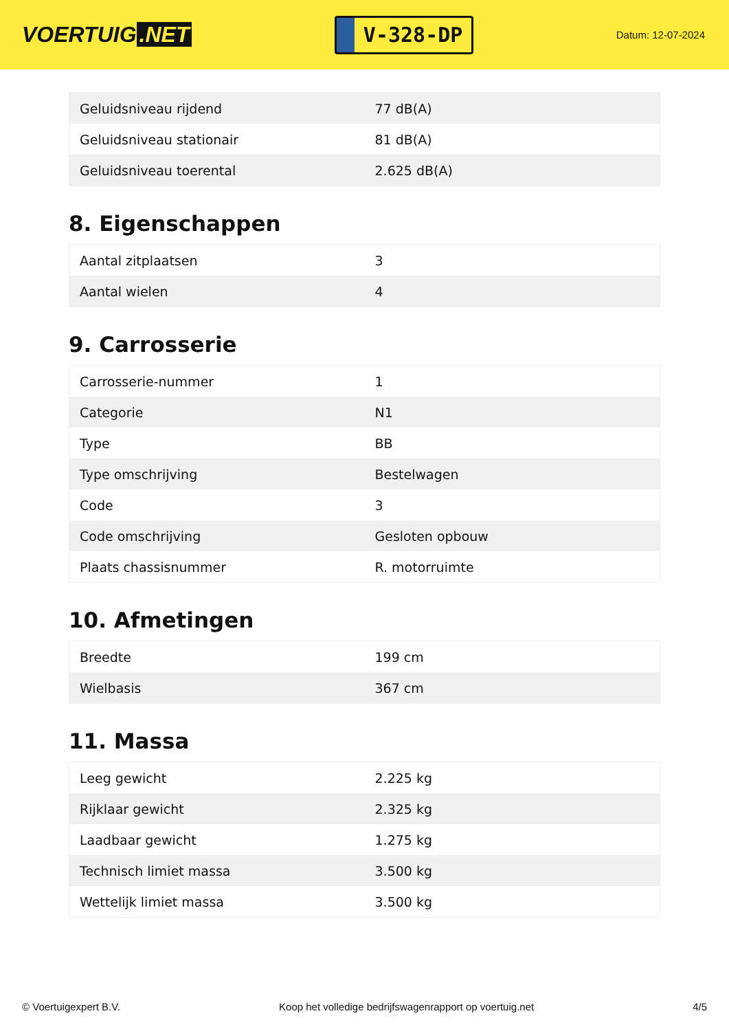VOERTUIG.NET
V-328-DP
Datum: 12-07-2024
| Geluidsniveau rijdend | 77 dB(A) |
| Geluidsniveau stationair | 81 dB(A) |
| Geluidsniveau toerental | 2.625 dB(A) |
8. Eigenschappen
| Aantal zitplaatsen | 3 |
| Aantal wielen | 4 |
9. Carrosserie
| Carrosserie-nummer | 1 |
| Categorie | N1 |
| Type | BB |
| Type omschrijving | Bestelwagen |
| Code | 3 |
| Code omschrijving | Gesloten opbouw |
| Plaats chassisnummer | R. motorruimte |
10. Afmetingen
| Breedte | 199 cm |
| Wielbasis | 367 cm |
11. Massa
| Leeg gewicht | 2.225 kg |
| Rijklaar gewicht | 2.325 kg |
| Laadbaar gewicht | 1.275 kg |
| Technisch limiet massa | 3.500 kg |
| Wettelijk limiet massa | 3.500 kg |
© Voertuigexpert B.V. Koop het volledige bedrijfswagenrapport op voertuig.net 4/5